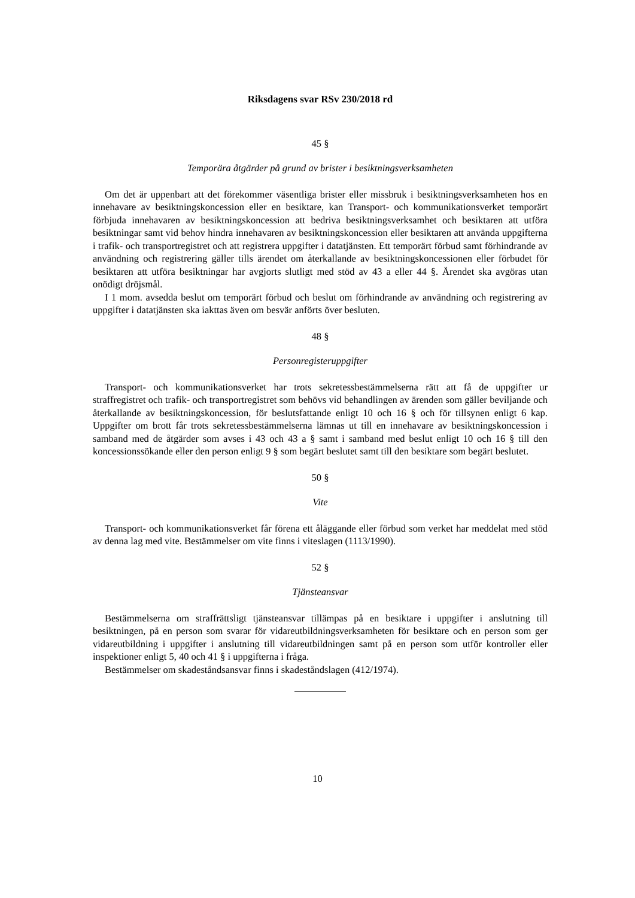Riksdagens svar RSv 230/2018 rd
45 §
Temporära åtgärder på grund av brister i besiktningsverksamheten
Om det är uppenbart att det förekommer väsentliga brister eller missbruk i besiktningsverksamheten hos en innehavare av besiktningskoncession eller en besiktare, kan Transport- och kommunikationsverket temporärt förbjuda innehavaren av besiktningskoncession att bedriva besiktningsverksamhet och besiktaren att utföra besiktningar samt vid behov hindra innehavaren av besiktningskoncession eller besiktaren att använda uppgifterna i trafik- och transportregistret och att registrera uppgifter i datatjänsten. Ett temporärt förbud samt förhindrande av användning och registrering gäller tills ärendet om återkallande av besiktningskoncessionen eller förbudet för besiktaren att utföra besiktningar har avgjorts slutligt med stöd av 43 a eller 44 §. Ärendet ska avgöras utan onödigt dröjsmål.
I 1 mom. avsedda beslut om temporärt förbud och beslut om förhindrande av användning och registrering av uppgifter i datatjänsten ska iakttas även om besvär anförts över besluten.
48 §
Personregisteruppgifter
Transport- och kommunikationsverket har trots sekretessbestämmelserna rätt att få de uppgifter ur straffregistret och trafik- och transportregistret som behövs vid behandlingen av ärenden som gäller beviljande och återkallande av besiktningskoncession, för beslutsfattande enligt 10 och 16 § och för tillsynen enligt 6 kap. Uppgifter om brott får trots sekretessbestämmelserna lämnas ut till en innehavare av besiktningskoncession i samband med de åtgärder som avses i 43 och 43 a § samt i samband med beslut enligt 10 och 16 § till den koncessionssökande eller den person enligt 9 § som begärt beslutet samt till den besiktare som begärt beslutet.
50 §
Vite
Transport- och kommunikationsverket får förena ett åläggande eller förbud som verket har meddelat med stöd av denna lag med vite. Bestämmelser om vite finns i viteslagen (1113/1990).
52 §
Tjänsteansvar
Bestämmelserna om straffrättsligt tjänsteansvar tillämpas på en besiktare i uppgifter i anslutning till besiktningen, på en person som svarar för vidareutbildningsverksamheten för besiktare och en person som ger vidareutbildning i uppgifter i anslutning till vidareutbildningen samt på en person som utför kontroller eller inspektioner enligt 5, 40 och 41 § i uppgifterna i fråga.
Bestämmelser om skadeståndsansvar finns i skadeståndslagen (412/1974).
10